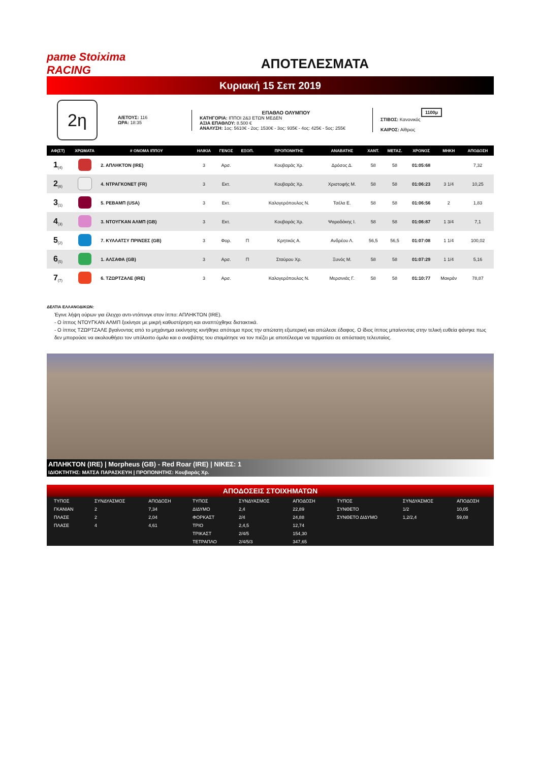pame Stoiximа RACING
ΑΠΟΤΕΛΕΣΜΑΤΑ
Κυριακή 15 Σεπ 2019
2η
Α/ΕΤΟΥΣ: 116
ΩΡΑ: 18:35
ΕΠΑΘΛΟ ΟΛΥΜΠΟΥ
ΚΑΤΗΓΟΡΙΑ: ΙΠΠΟΙ 2&3 ΕΤΩΝ ΜΕΔΕΝ
ΑΞΙΑ ΕΠΑΘΛΟΥ: 8.500 €
ΑΝΑΛΥΣΗ: 1ος: 5610€ - 2ος: 1530€ - 3ος: 935€ - 4ος: 425€ - 5ος: 255€
1100μ
ΣΤΙΒΟΣ: Κανονικός
ΚΑΙΡΟΣ: Αίθριος
| ΑΦ(ΣΤ) | ΧΡΩΜΑΤΑ | # ΟΝΟΜΑ ΙΠΠΟΥ | ΗΛΙΚΙΑ | ΓΕΝΟΣ | ΕΞΟΠ. | ΠΡΟΠΟΝΗΤΗΣ | ΑΝΑΒΑΤΗΣ | ΧΑΝΤ. | ΜΕΤΑΖ. | ΧΡΟΝΟΣ | ΜΗΚΗ | ΑΠΟΔΟΣΗ |
| --- | --- | --- | --- | --- | --- | --- | --- | --- | --- | --- | --- | --- |
| 1<sub>(4)</sub> | | 2. ΑΠΛΗΚΤΟΝ (IRE) | 3 | Αρσ. | | Κουβαράς Χρ. | Δρόσος Δ. | 58 | 58 | 01:05:68 | | 7,32 |
| 2<sub>(6)</sub> | | 4. ΝΤΡΑΓΚΟΝΕΤ (FR) | 3 | Εκτ. | | Κουβαράς Χρ. | Χριστοφής Μ. | 58 | 58 | 01:06:23 | 3 1/4 | 10,25 |
| 3<sub>(1)</sub> | | 5. ΡΕΒΑΜΠ (USA) | 3 | Εκτ. | | Καλογερόπουλος Ν. | Τσέλα Ε. | 58 | 58 | 01:06:56 | 2 | 1,83 |
| 4<sub>(3)</sub> | | 3. ΝΤΟΥΓΚΑΝ ΑΛΜΠ (GB) | 3 | Εκτ. | | Κουβαράς Χρ. | Ψαραδάκης Ι. | 58 | 58 | 01:06:87 | 1 3/4 | 7,1 |
| 5<sub>(2)</sub> | | 7. ΚΥΛΛΑΤΣΥ ΠΡΙΝΣΕΣ (GB) | 3 | Φορ. | Π | Κρητικός Α. | Ανδρέου Λ. | 56,5 | 56,5 | 01:07:08 | 1 1/4 | 100,02 |
| 6<sub>(5)</sub> | | 1. ΑΛΣΑΦΑ (GB) | 3 | Αρσ. | Π | Σταύρου Χρ. | Ξυνός Μ. | 58 | 58 | 01:07:29 | 1 1/4 | 5,16 |
| 7<sub>(7)</sub> | | 6. ΤΖΩΡΤΖΑΛΕ (IRE) | 3 | Αρσ. | | Καλογερόπουλος Ν. | Μερσινιάς Γ. | 58 | 58 | 01:10:77 | Μακράν | 78,87 |
ΔΕΛΤΙΑ ΕΛΛΑΝΟΔΙΚΩΝ:
Έγινε λήψη ούρων για έλεγχο αντι-ντόπινγκ στον ίππο: ΑΠΛΗΚΤΟΝ (IRE).
- Ο ίππος ΝΤΟΥΓΚΑΝ ΑΛΜΠ ξεκίνησε με μικρή καθυστέρηση και αναπτύχθηκε διστακτικά.
- Ο ίππος ΤΖΩΡΤΖΑΛΕ βγαίνοντας από το μηχάνημα εκκίνησης κινήθηκε απότομα προς την απώτατη εξωτερική και απώλεσε έδαφος. Ο ίδιος ίππος μπαίνοντας στην τελική ευθεία φάνηκε πως δεν μπορούσε να ακολουθήσει τον υπόλοιπο όμιλο και ο αναβάτης του σταμάτησε να τον πιέζει με αποτέλεσμα να τερματίσει σε απόσταση τελευταίος.
ΑΠΛΗΚΤΟΝ (IRE) | Morpheus (GB) - Red Roar (IRE) | ΝΙΚΕΣ: 1
ΙΔΙΟΚΤΗΤΗΣ: ΜΑΤΣΑ ΠΑΡΑΣΚΕΥΗ | ΠΡΟΠΟΝΗΤΗΣ: Κουβαράς Χρ.
ΑΠΟΔΟΣΕΙΣ ΣΤΟΙΧΗΜΑΤΩΝ
| ΤΥΠΟΣ | ΣΥΝΔΥΑΣΜΟΣ | ΑΠΟΔΟΣΗ | ΤΥΠΟΣ | ΣΥΝΔΥΑΣΜΟΣ | ΑΠΟΔΟΣΗ | ΤΥΠΟΣ | ΣΥΝΔΥΑΣΜΟΣ | ΑΠΟΔΟΣΗ |
| --- | --- | --- | --- | --- | --- | --- | --- | --- |
| ΓΚΑΝΙΑΝ | 2 | 7,34 | ΔΙΔΥΜΟ | 2,4 | 22,89 | ΣΥΝΘΕΤΟ | 1/2 | 10,05 |
| ΠΛΑΣΕ | 2 | 2,04 | ΦΟΡΚΑΣΤ | 2/4 | 24,88 | ΣΥΝΘΕΤΟ ΔΙΔΥΜΟ | 1,2/2,4 | 59,08 |
| ΠΛΑΣΕ | 4 | 4,61 | ΤΡΙΟ | 2,4,5 | 12,74 | | | |
| | | | ΤΡΙΚΑΣΤ | 2/4/5 | 154,30 | | | |
| | | | ΤΕΤΡΑΠΛΟ | 2/4/5/3 | 347,65 | | | |